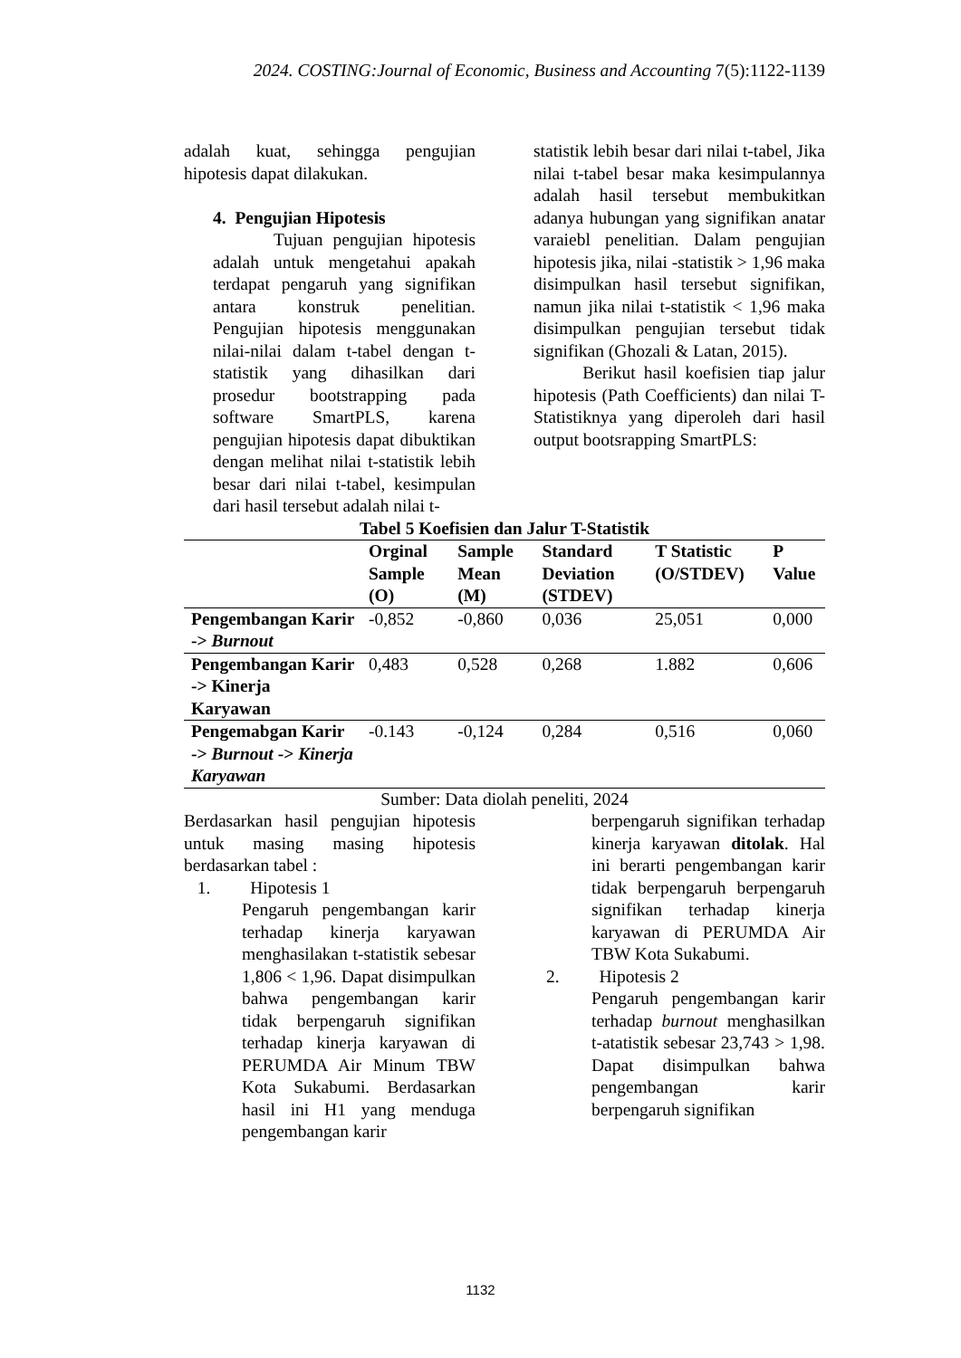2024. COSTING:Journal of Economic, Business and Accounting 7(5):1122-1139
adalah kuat, sehingga pengujian hipotesis dapat dilakukan.
4. Pengujian Hipotesis
Tujuan pengujian hipotesis adalah untuk mengetahui apakah terdapat pengaruh yang signifikan antara konstruk penelitian. Pengujian hipotesis menggunakan nilai-nilai dalam t-tabel dengan t-statistik yang dihasilkan dari prosedur bootstrapping pada software SmartPLS, karena pengujian hipotesis dapat dibuktikan dengan melihat nilai t-statistik lebih besar dari nilai t-tabel, kesimpulan dari hasil tersebut adalah nilai t-
statistik lebih besar dari nilai t-tabel, Jika nilai t-tabel besar maka kesimpulannya adalah hasil tersebut membukitkan adanya hubungan yang signifikan anatar varaiebl penelitian. Dalam pengujian hipotesis jika, nilai -statistik > 1,96 maka disimpulkan hasil tersebut signifikan, namun jika nilai t-statistik < 1,96 maka disimpulkan pengujian tersebut tidak signifikan (Ghozali & Latan, 2015).
Berikut hasil koefisien tiap jalur hipotesis (Path Coefficients) dan nilai T-Statistiknya yang diperoleh dari hasil output bootsrapping SmartPLS:
Tabel 5 Koefisien dan Jalur T-Statistik
| | Orginal Sample (O) | Sample Mean (M) | Standard Deviation (STDEV) | T Statistic (O/STDEV) | P Value |
| --- | --- | --- | --- | --- | --- |
| Pengembangan Karir -> Burnout | -0,852 | -0,860 | 0,036 | 25,051 | 0,000 |
| Pengembangan Karir -> Kinerja Karyawan | 0,483 | 0,528 | 0,268 | 1.882 | 0,606 |
| Pengemabgan Karir -> Burnout -> Kinerja Karyawan | -0.143 | -0,124 | 0,284 | 0,516 | 0,060 |
Sumber: Data diolah peneliti, 2024
Berdasarkan hasil pengujian hipotesis untuk masing masing hipotesis berdasarkan tabel :
1. Hipotesis 1
Pengaruh pengembangan karir terhadap kinerja karyawan menghasilakan t-statistik sebesar 1,806 < 1,96. Dapat disimpulkan bahwa pengembangan karir tidak berpengaruh signifikan terhadap kinerja karyawan di PERUMDA Air Minum TBW Kota Sukabumi. Berdasarkan hasil ini H1 yang menduga pengembangan karir
berpengaruh signifikan terhadap kinerja karyawan ditolak. Hal ini berarti pengembangan karir tidak berpengaruh berpengaruh signifikan terhadap kinerja karyawan di PERUMDA Air TBW Kota Sukabumi.
2. Hipotesis 2
Pengaruh pengembangan karir terhadap burnout menghasilkan t-atatistik sebesar 23,743 > 1,98. Dapat disimpulkan bahwa pengembangan karir berpengaruh signifikan
1132